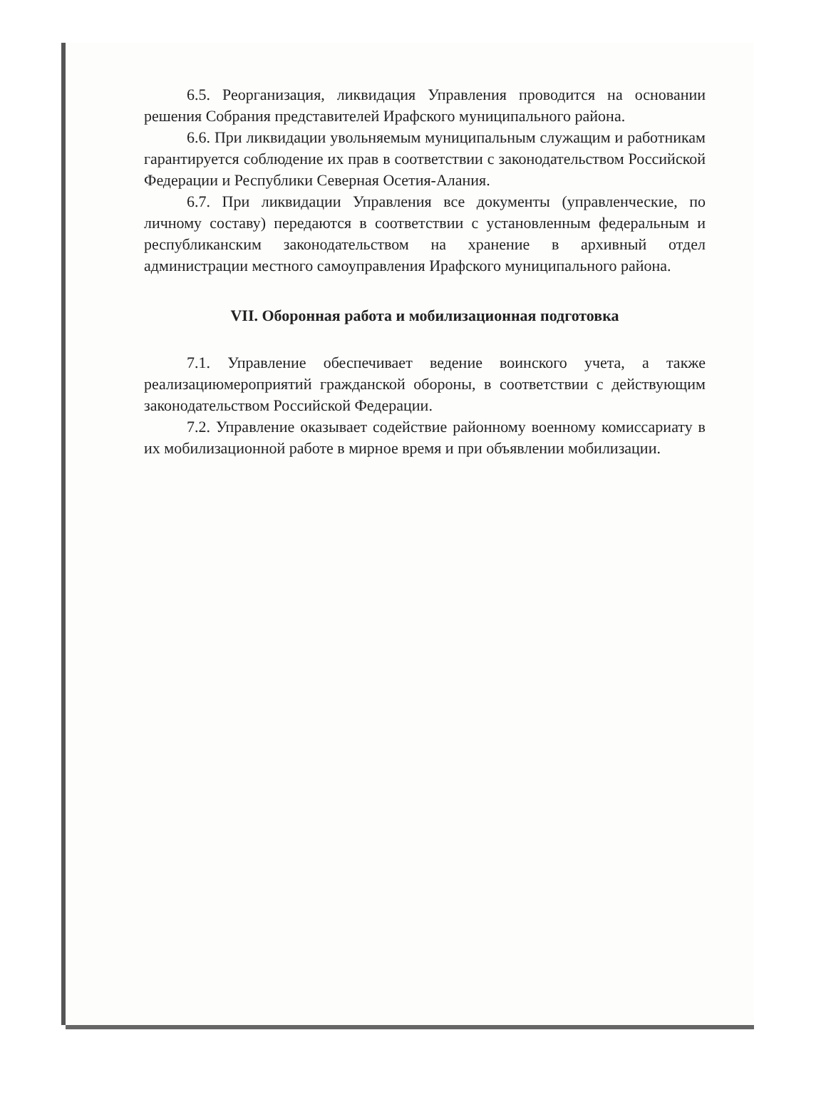6.5. Реорганизация, ликвидация Управления проводится на основании решения Собрания представителей Ирафского муниципального района.
6.6. При ликвидации увольняемым муниципальным служащим и работникам гарантируется соблюдение их прав в соответствии с законодательством Российской Федерации и Республики Северная Осетия-Алания.
6.7. При ликвидации Управления все документы (управленческие, по личному составу) передаются в соответствии с установленным федеральным и республиканским законодательством на хранение в архивный отдел администрации местного самоуправления Ирафского муниципального района.
VII. Оборонная работа и мобилизационная подготовка
7.1. Управление обеспечивает ведение воинского учета, а также реализациюмероприятий гражданской обороны, в соответствии с действующим законодательством Российской Федерации.
7.2. Управление оказывает содействие районному военному комиссариату в их мобилизационной работе в мирное время и при объявлении мобилизации.